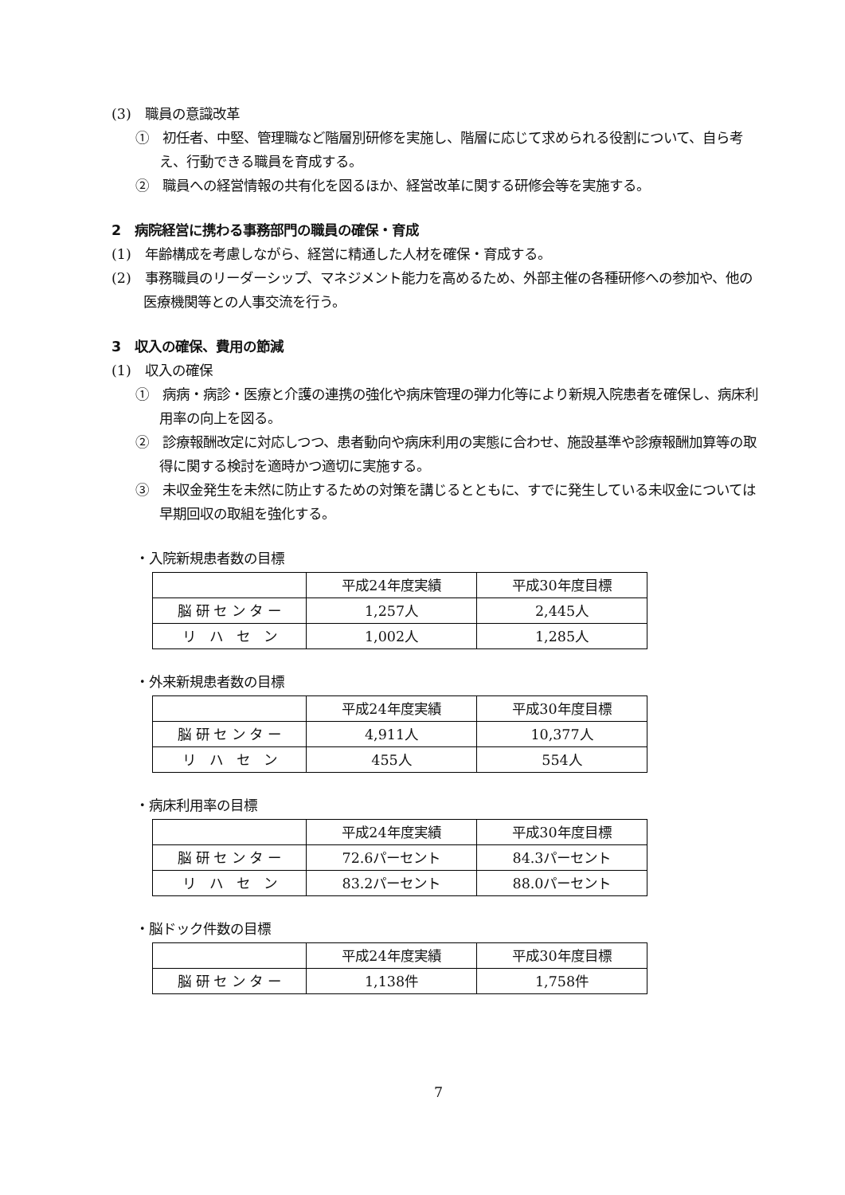(3)　職員の意識改革
①　初任者、中堅、管理職など階層別研修を実施し、階層に応じて求められる役割について、自ら考え、行動できる職員を育成する。
②　職員への経営情報の共有化を図るほか、経営改革に関する研修会等を実施する。
2　病院経営に携わる事務部門の職員の確保・育成
(1)　年齢構成を考慮しながら、経営に精通した人材を確保・育成する。
(2)　事務職員のリーダーシップ、マネジメント能力を高めるため、外部主催の各種研修への参加や、他の医療機関等との人事交流を行う。
3　収入の確保、費用の節減
(1)　収入の確保
①　病病・病診・医療と介護の連携の強化や病床管理の弾力化等により新規入院患者を確保し、病床利用率の向上を図る。
②　診療報酬改定に対応しつつ、患者動向や病床利用の実態に合わせ、施設基準や診療報酬加算等の取得に関する検討を適時かつ適切に実施する。
③　未収金発生を未然に防止するための対策を講じるとともに、すでに発生している未収金については早期回収の取組を強化する。
・入院新規患者数の目標
| | 平成24年度実績 | 平成30年度目標 |
| 脳 研 セ ン タ ー | 1,257人 | 2,445人 |
| リ ハ セ ン | 1,002人 | 1,285人 |
・外来新規患者数の目標
| | 平成24年度実績 | 平成30年度目標 |
| 脳 研 セ ン タ ー | 4,911人 | 10,377人 |
| リ ハ セ ン | 455人 | 554人 |
・病床利用率の目標
| | 平成24年度実績 | 平成30年度目標 |
| 脳 研 セ ン タ ー | 72.6パーセント | 84.3パーセント |
| リ ハ セ ン | 83.2パーセント | 88.0パーセント |
・脳ドック件数の目標
| | 平成24年度実績 | 平成30年度目標 |
| 脳 研 セ ン タ ー | 1,138件 | 1,758件 |
7